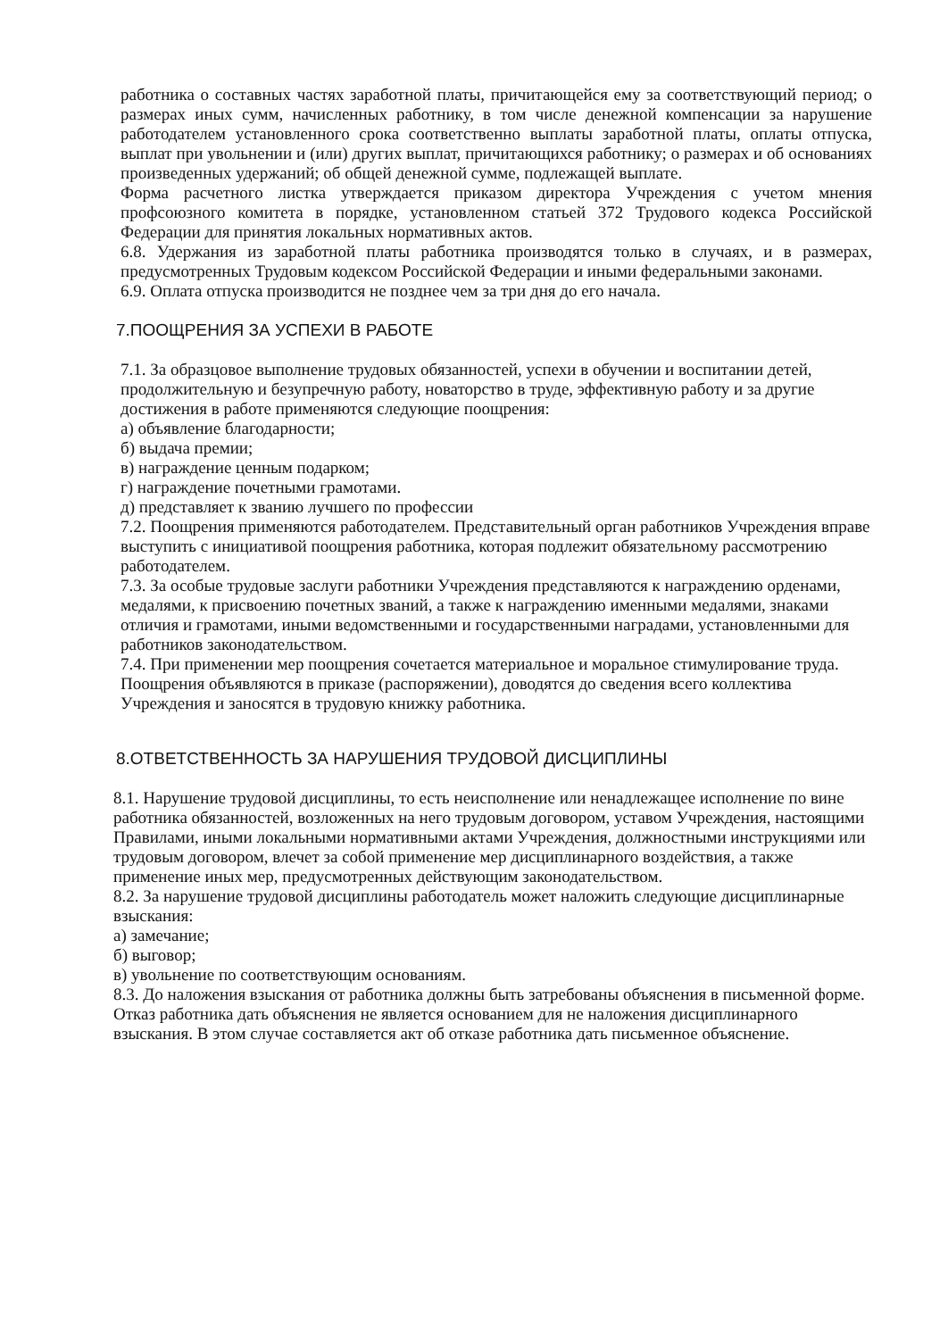работника о составных частях заработной платы, причитающейся ему за соответствующий период; о размерах иных сумм, начисленных работнику, в том числе денежной компенсации за нарушение работодателем установленного срока соответственно выплаты заработной платы, оплаты отпуска, выплат при увольнении и (или) других выплат, причитающихся работнику; о размерах и об основаниях произведенных удержаний; об общей денежной сумме, подлежащей выплате.
Форма расчетного листка утверждается приказом директора Учреждения с учетом мнения профсоюзного комитета в порядке, установленном статьей 372 Трудового кодекса Российской Федерации для принятия локальных нормативных актов.
6.8. Удержания из заработной платы работника производятся только в случаях, и в размерах, предусмотренных Трудовым кодексом Российской Федерации и иными федеральными законами.
6.9. Оплата отпуска производится не позднее чем за три дня до его начала.
7.ПООЩРЕНИЯ ЗА УСПЕХИ В РАБОТЕ
7.1. За образцовое выполнение трудовых обязанностей, успехи в обучении и воспитании детей, продолжительную и безупречную работу, новаторство в труде, эффективную работу и за другие достижения в работе применяются следующие поощрения:
а) объявление благодарности;
б) выдача премии;
в) награждение ценным подарком;
г) награждение почетными грамотами.
д) представляет к званию лучшего по профессии
7.2. Поощрения применяются работодателем. Представительный орган работников Учреждения вправе выступить с инициативой поощрения работника, которая подлежит обязательному рассмотрению работодателем.
7.3. За особые трудовые заслуги работники Учреждения представляются к награждению орденами, медалями, к присвоению почетных званий, а также к награждению именными медалями, знаками отличия и грамотами, иными ведомственными и государственными наградами, установленными для работников законодательством.
7.4. При применении мер поощрения сочетается материальное и моральное стимулирование труда. Поощрения объявляются в приказе (распоряжении), доводятся до сведения всего коллектива Учреждения и заносятся в трудовую книжку работника.
8.ОТВЕТСТВЕННОСТЬ ЗА НАРУШЕНИЯ ТРУДОВОЙ ДИСЦИПЛИНЫ
8.1. Нарушение трудовой дисциплины, то есть неисполнение или ненадлежащее исполнение по вине работника обязанностей, возложенных на него трудовым договором, уставом Учреждения, настоящими Правилами, иными локальными нормативными актами Учреждения, должностными инструкциями или трудовым договором, влечет за собой применение мер дисциплинарного воздействия, а также применение иных мер, предусмотренных действующим законодательством.
8.2. За нарушение трудовой дисциплины работодатель может наложить следующие дисциплинарные взыскания:
а) замечание;
б) выговор;
в) увольнение по соответствующим основаниям.
8.3. До наложения взыскания от работника должны быть затребованы объяснения в письменной форме. Отказ работника дать объяснения не является основанием для не наложения дисциплинарного взыскания. В этом случае составляется акт об отказе работника дать письменное объяснение.